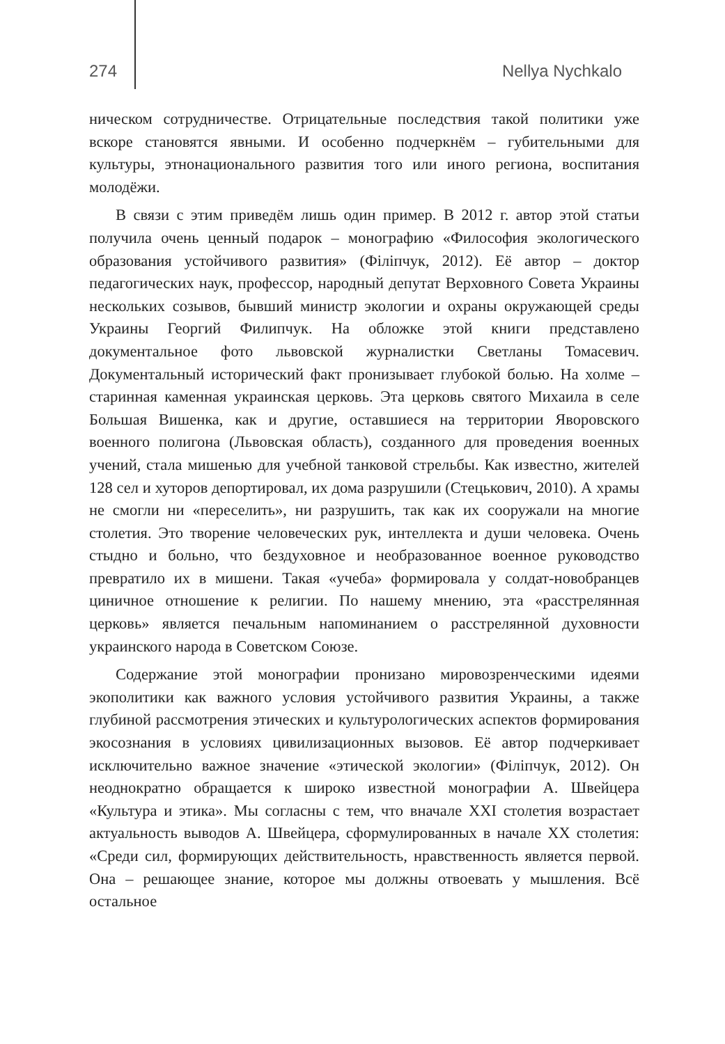274 Nellya Nychkalo
ническом сотрудничестве. Отрицательные последствия такой политики уже вскоре становятся явными. И особенно подчеркнём – губительными для культуры, этнонационального развития того или иного региона, воспитания молодёжи.
В связи с этим приведём лишь один пример. В 2012 г. автор этой статьи получила очень ценный подарок – монографию «Философия экологического образования устойчивого развития» (Філіпчук, 2012). Её автор – доктор педагогических наук, профессор, народный депутат Верховного Совета Украины нескольких созывов, бывший министр экологии и охраны окружающей среды Украины Георгий Филипчук. На обложке этой книги представлено документальное фото львовской журналистки Светланы Томасевич. Документальный исторический факт пронизывает глубокой болью. На холме – старинная каменная украинская церковь. Эта церковь святого Михаила в селе Большая Вишенка, как и другие, оставшиеся на территории Яворовского военного полигона (Львовская область), созданного для проведения военных учений, стала мишенью для учебной танковой стрельбы. Как известно, жителей 128 сел и хуторов депортировал, их дома разрушили (Стецькович, 2010). А храмы не смогли ни «переселить», ни разрушить, так как их сооружали на многие столетия. Это творение человеческих рук, интеллекта и души человека. Очень стыдно и больно, что бездуховное и необразованное военное руководство превратило их в мишени. Такая «учеба» формировала у солдат-новобранцев циничное отношение к религии. По нашему мнению, эта «расстрелянная церковь» является печальным напоминанием о расстрелянной духовности украинского народа в Советском Союзе.
Содержание этой монографии пронизано мировозренческими идеями экополитики как важного условия устойчивого развития Украины, а также глубиной рассмотрения этических и культурологических аспектов формирования экосознания в условиях цивилизационных вызовов. Её автор подчеркивает исключительно важное значение «этической экологии» (Філіпчук, 2012). Он неоднократно обращается к широко известной монографии А. Швейцера «Культура и этика». Мы согласны с тем, что вначале XXI столетия возрастает актуальность выводов А. Швейцера, сформулированных в начале XX столетия: «Среди сил, формирующих действительность, нравственность является первой. Она – решающее знание, которое мы должны отвоевать у мышления. Всё остальное